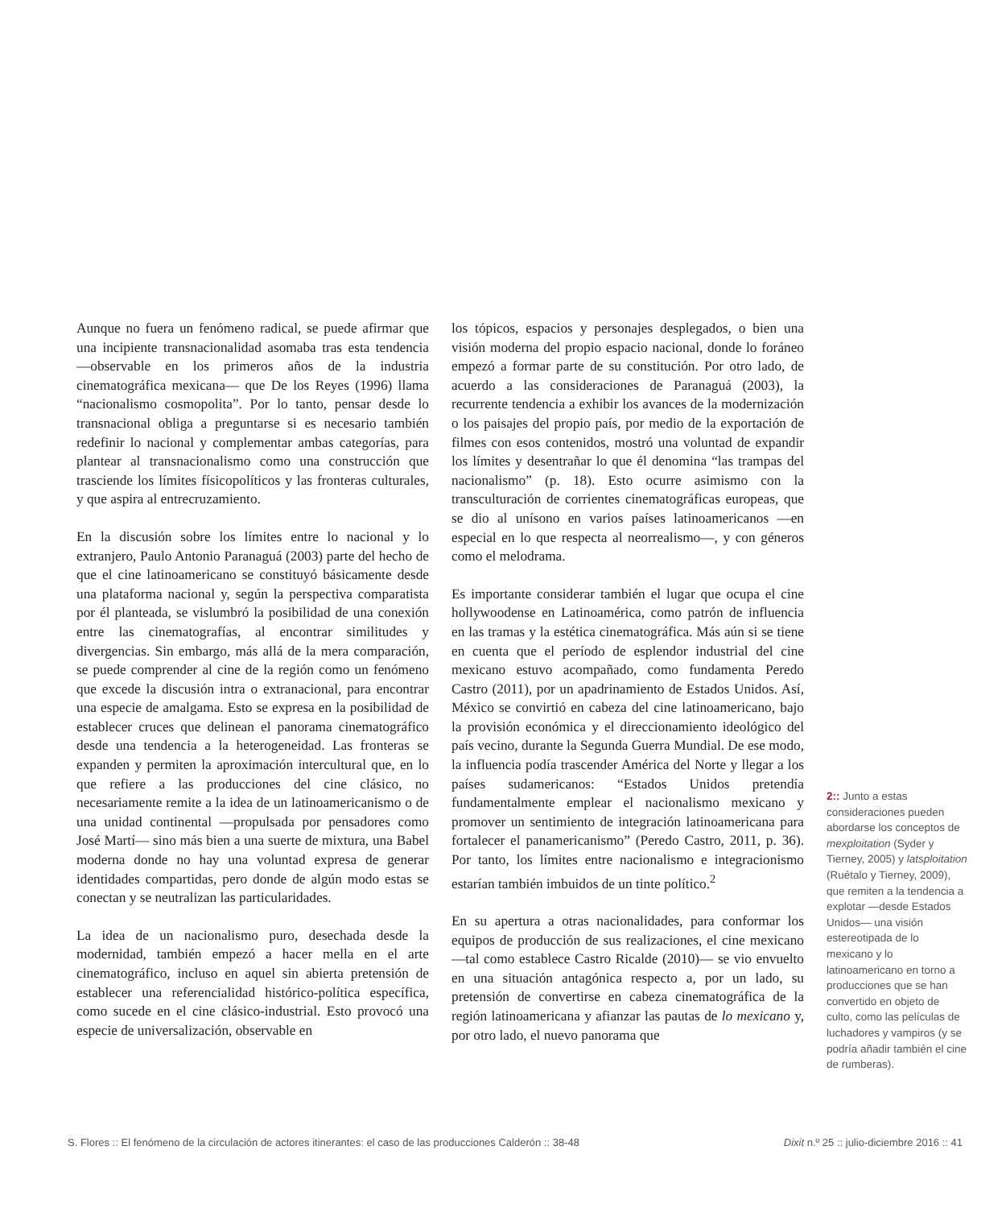Aunque no fuera un fenómeno radical, se puede afirmar que una incipiente transnacionalidad asomaba tras esta tendencia —observable en los primeros años de la industria cinematográfica mexicana— que De los Reyes (1996) llama “nacionalismo cosmopolita”. Por lo tanto, pensar desde lo transnacional obliga a preguntarse si es necesario también redefinir lo nacional y complementar ambas categorías, para plantear al transnacionalismo como una construcción que trasciende los límites físicopolíticos y las fronteras culturales, y que aspira al entrecruzamiento.
En la discusión sobre los límites entre lo nacional y lo extranjero, Paulo Antonio Paranaguá (2003) parte del hecho de que el cine latinoamericano se constituyó básicamente desde una plataforma nacional y, según la perspectiva comparatista por él planteada, se vislumbró la posibilidad de una conexión entre las cinematografías, al encontrar similitudes y divergencias. Sin embargo, más allá de la mera comparación, se puede comprender al cine de la región como un fenómeno que excede la discusión intra o extranacional, para encontrar una especie de amalgama. Esto se expresa en la posibilidad de establecer cruces que delinean el panorama cinematográfico desde una tendencia a la heterogeneidad. Las fronteras se expanden y permiten la aproximación intercultural que, en lo que refiere a las producciones del cine clásico, no necesariamente remite a la idea de un latinoamericanismo o de una unidad continental —propulsada por pensadores como José Martí— sino más bien a una suerte de mixtura, una Babel moderna donde no hay una voluntad expresa de generar identidades compartidas, pero donde de algún modo estas se conectan y se neutralizan las particularidades.
La idea de un nacionalismo puro, desechada desde la modernidad, también empezó a hacer mella en el arte cinematográfico, incluso en aquel sin abierta pretensión de establecer una referencialidad histórico-política específica, como sucede en el cine clásico-industrial. Esto provocó una especie de universalización, observable en
los tópicos, espacios y personajes desplegados, o bien una visión moderna del propio espacio nacional, donde lo foráneo empezó a formar parte de su constitución. Por otro lado, de acuerdo a las consideraciones de Paranaguá (2003), la recurrente tendencia a exhibir los avances de la modernización o los paisajes del propio país, por medio de la exportación de filmes con esos contenidos, mostró una voluntad de expandir los límites y desentrañar lo que él denomina “las trampas del nacionalismo” (p. 18). Esto ocurre asimismo con la transculturación de corrientes cinematográficas europeas, que se dio al unísono en varios países latinoamericanos —en especial en lo que respecta al neorrealismo—, y con géneros como el melodrama.
Es importante considerar también el lugar que ocupa el cine hollywoodense en Latinoamérica, como patrón de influencia en las tramas y la estética cinematográfica. Más aún si se tiene en cuenta que el período de esplendor industrial del cine mexicano estuvo acompañado, como fundamenta Peredo Castro (2011), por un apadrinamiento de Estados Unidos. Así, México se convirtió en cabeza del cine latinoamericano, bajo la provisión económica y el direccionamiento ideológico del país vecino, durante la Segunda Guerra Mundial. De ese modo, la influencia podía trascender América del Norte y llegar a los países sudamericanos: “Estados Unidos pretendía fundamentalmente emplear el nacionalismo mexicano y promover un sentimiento de integración latinoamericana para fortalecer el panamericanismo” (Peredo Castro, 2011, p. 36). Por tanto, los límites entre nacionalismo e integracionismo estarían también imbuidos de un tinte político.<sup>2</sup>
En su apertura a otras nacionalidades, para conformar los equipos de producción de sus realizaciones, el cine mexicano —tal como establece Castro Ricalde (2010)— se vio envuelto en una situación antagónica respecto a, por un lado, su pretensión de convertirse en cabeza cinematográfica de la región latinoamericana y afianzar las pautas de lo mexicano y, por otro lado, el nuevo panorama que
2:: Junto a estas consideraciones pueden abordarse los conceptos de mexploitation (Syder y Tierney, 2005) y latsploitation (Ruétalo y Tierney, 2009), que remiten a la tendencia a explotar —desde Estados Unidos— una visión estereotipada de lo mexicano y lo latinoamericano en torno a producciones que se han convertido en objeto de culto, como las películas de luchadores y vampiros (y se podría añadir también el cine de rumberas).
S. Flores :: El fenómeno de la circulación de actores itinerantes: el caso de las producciones Calderón :: 38-48 Dixit n.º 25 :: julio-diciembre 2016 :: 41